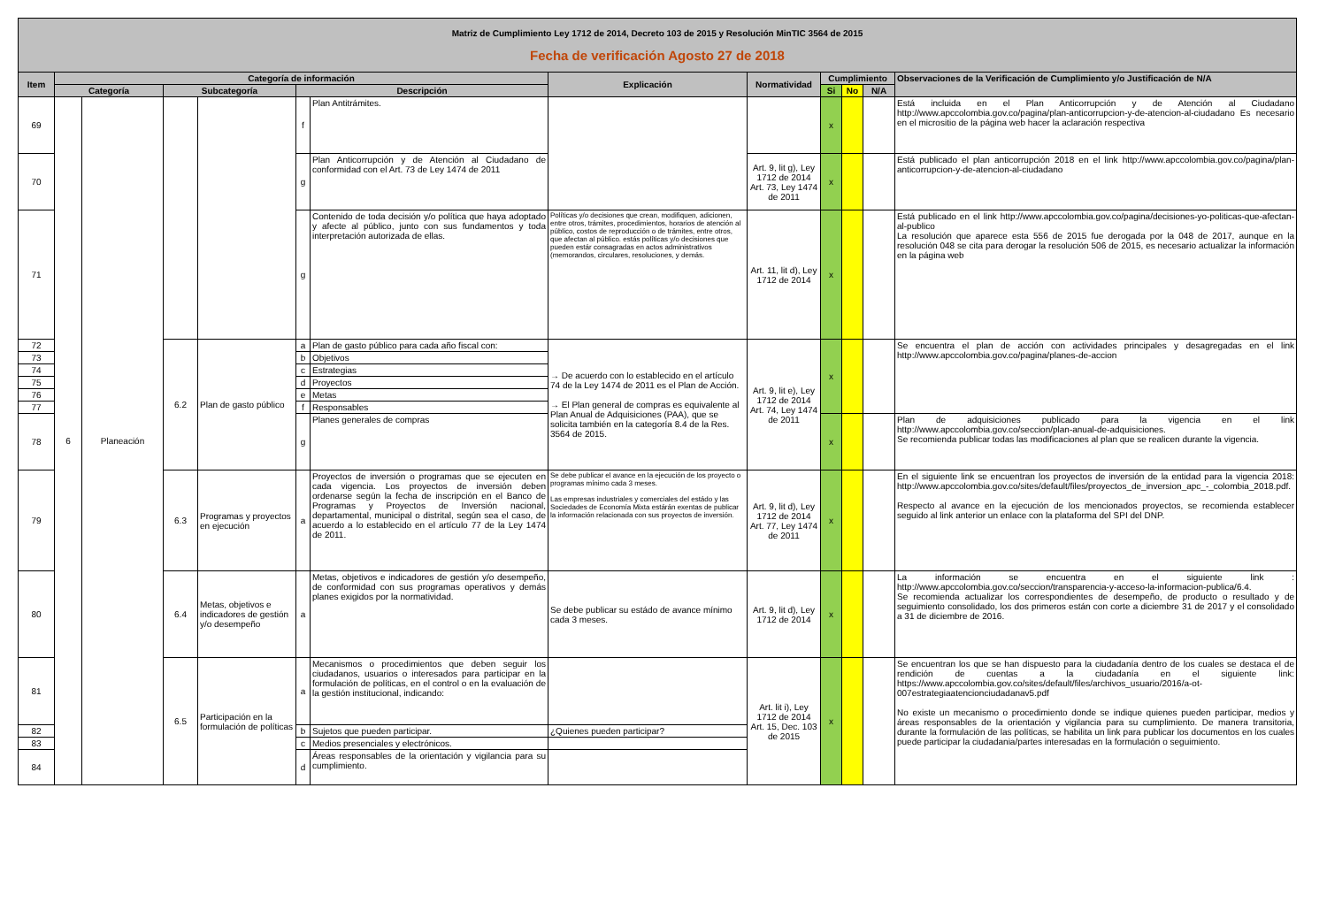| Matriz de Cumplimiento Ley 1712 de 2014, Decreto 103 de 2015 y Resolución MinTIC 3564 de 2015 Fecha de verificación Agosto 27 de 2018 | | | | | | | | | | | | |
| Item | Categoría de información | | | | | | Explicación | Normatividad | Cumplimiento | | | Observaciones de la Verificación de Cumplimiento y/o Justificación de N/A |
| | Categoría | | Subcategoría | | Descripción | | | | Si | No | N/A | |
| 69 | 6 | Planeación | | | f | Plan Antitrámites. | | | x | | | Está incluida en el Plan Anticorrupción y de Atención al Ciudadano http://www.apccolombia.gov.co/pagina/plan-anticorrupcion-y-de-atencion-al-ciudadano Es necesario en el micrositio de la página web hacer la aclaración respectiva |
| 70 | | | | | g | Plan Anticorrupción y de Atención al Ciudadano de conformidad con el Art. 73 de Ley 1474 de 2011 | | Art. 9, lit g), Ley 1712 de 2014 Art. 73, Ley 1474 de 2011 | x | | | Está publicado el plan anticorrupción 2018 en el link http://www.apccolombia.gov.co/pagina/plan-anticorrupcion-y-de-atencion-al-ciudadano |
| 71 | | | | | g | Contenido de toda decisión y/o política que haya adoptado y afecte al público, junto con sus fundamentos y toda interpretación autorizada de ellas. | Políticas y/o decisiones que crean, modifiquen, adicionen, entre otros, trámites, procedimientos, horarios de atención al público, costos de reproducción o de trámites, entre otros, que afectan al público. estás políticas y/o decisiones que pueden estár consagradas en actos administrativos (memorandos, circulares, resoluciones, y demás. | Art. 11, lit d), Ley 1712 de 2014 | x | | | Está publicado en el link http://www.apccolombia.gov.co/pagina/decisiones-yo-politicas-que-afectan-al-publico La resolución que aparece esta 556 de 2015 fue derogada por la 048 de 2017, aunque en la resolución 048 se cita para derogar la resolución 506 de 2015, es necesario actualizar la información en la página web |
| 72 | | | 6.2 | Plan de gasto público | a | Plan de gasto público para cada año fiscal con: | → De acuerdo con lo establecido en el artículo 74 de la Ley 1474 de 2011 es el Plan de Acción. → El Plan general de compras es equivalente al Plan Anual de Adquisiciones (PAA), que se solicita también en la categoría 8.4 de la Res. 3564 de 2015. | Art. 9, lit e), Ley 1712 de 2014 Art. 74, Ley 1474 de 2011 | x | | | Se encuentra el plan de acción con actividades principales y desagregadas en el link http://www.apccolombia.gov.co/pagina/planes-de-accion |
| 73 | | | | | b | Objetivos | | | | | | |
| 74 | | | | | c | Estrategias | | | | | | |
| 75 | | | | | d | Proyectos | | | | | | |
| 76 | | | | | e | Metas | | | | | | |
| 77 | | | | | f | Responsables | | | | | | |
| 78 | | | | | g | Planes generales de compras | | | x | | | Plan de adquisiciones publicado para la vigencia en el link http://www.apccolombia.gov.co/seccion/plan-anual-de-adquisiciones. Se recomienda publicar todas las modificaciones al plan que se realicen durante la vigencia. |
| 79 | | | 6.3 | Programas y proyectos en ejecución | a | Proyectos de inversión o programas que se ejecuten en cada vigencia. Los proyectos de inversión deben ordenarse según la fecha de inscripción en el Banco de Programas y Proyectos de Inversión nacional, departamental, municipal o distrital, según sea el caso, de acuerdo a lo establecido en el artículo 77 de la Ley 1474 de 2011. | Se debe publicar el avance en la ejecución de los proyecto o programas mínimo cada 3 meses. Las empresas industriales y comerciales del estádo y las Sociedades de Economía Mixta estárán exentas de publicar la información relacionada con sus proyectos de inversión. | Art. 9, lit d), Ley 1712 de 2014 Art. 77, Ley 1474 de 2011 | x | | | En el siguiente link se encuentran los proyectos de inversión de la entidad para la vigencia 2018: http://www.apccolombia.gov.co/sites/default/files/proyectos_de_inversion_apc_-_colombia_2018.pdf. Respecto al avance en la ejecución de los mencionados proyectos, se recomienda establecer seguido al link anterior un enlace con la plataforma del SPI del DNP. |
| 80 | | | 6.4 | Metas, objetivos e indicadores de gestión y/o desempeño | a | Metas, objetivos e indicadores de gestión y/o desempeño, de conformidad con sus programas operativos y demás planes exigidos por la normatividad. | Se debe publicar su estádo de avance mínimo cada 3 meses. | Art. 9, lit d), Ley 1712 de 2014 | x | | | La información se encuentra en el siguiente link : http://www.apccolombia.gov.co/seccion/transparencia-y-acceso-la-informacion-publica/6.4. Se recomienda actualizar los correspondientes de desempeño, de producto o resultado y de seguimiento consolidado, los dos primeros están con corte a diciembre 31 de 2017 y el consolidado a 31 de diciembre de 2016. |
| 81 | | | 6.5 | Participación en la formulación de políticas | a | Mecanismos o procedimientos que deben seguir los ciudadanos, usuarios o interesados para participar en la formulación de políticas, en el control o en la evaluación de la gestión institucional, indicando: | | Art. lit i), Ley 1712 de 2014 Art. 15, Dec. 103 de 2015 | x | | | Se encuentran los que se han dispuesto para la ciudadanía dentro de los cuales se destaca el de rendición de cuentas a la ciudadanía en el siguiente link: https://www.apccolombia.gov.co/sites/default/files/archivos_usuario/2016/a-ot-007estrategiaatencionciudadanav5.pdf No existe un mecanismo o procedimiento donde se indique quienes pueden participar, medios y áreas responsables de la orientación y vigilancia para su cumplimiento. De manera transitoria, durante la formulación de las políticas, se habilita un link para publicar los documentos en los cuales puede participar la ciudadania/partes interesadas en la formulación o seguimiento. |
| 82 | | | | | b | Sujetos que pueden participar. | ¿Quienes pueden participar? | | | | | |
| 83 | | | | | c | Medios presenciales y electrónicos. | | | | | | |
| 84 | | | | | d | Áreas responsables de la orientación y vigilancia para su cumplimiento. | | | | | | |